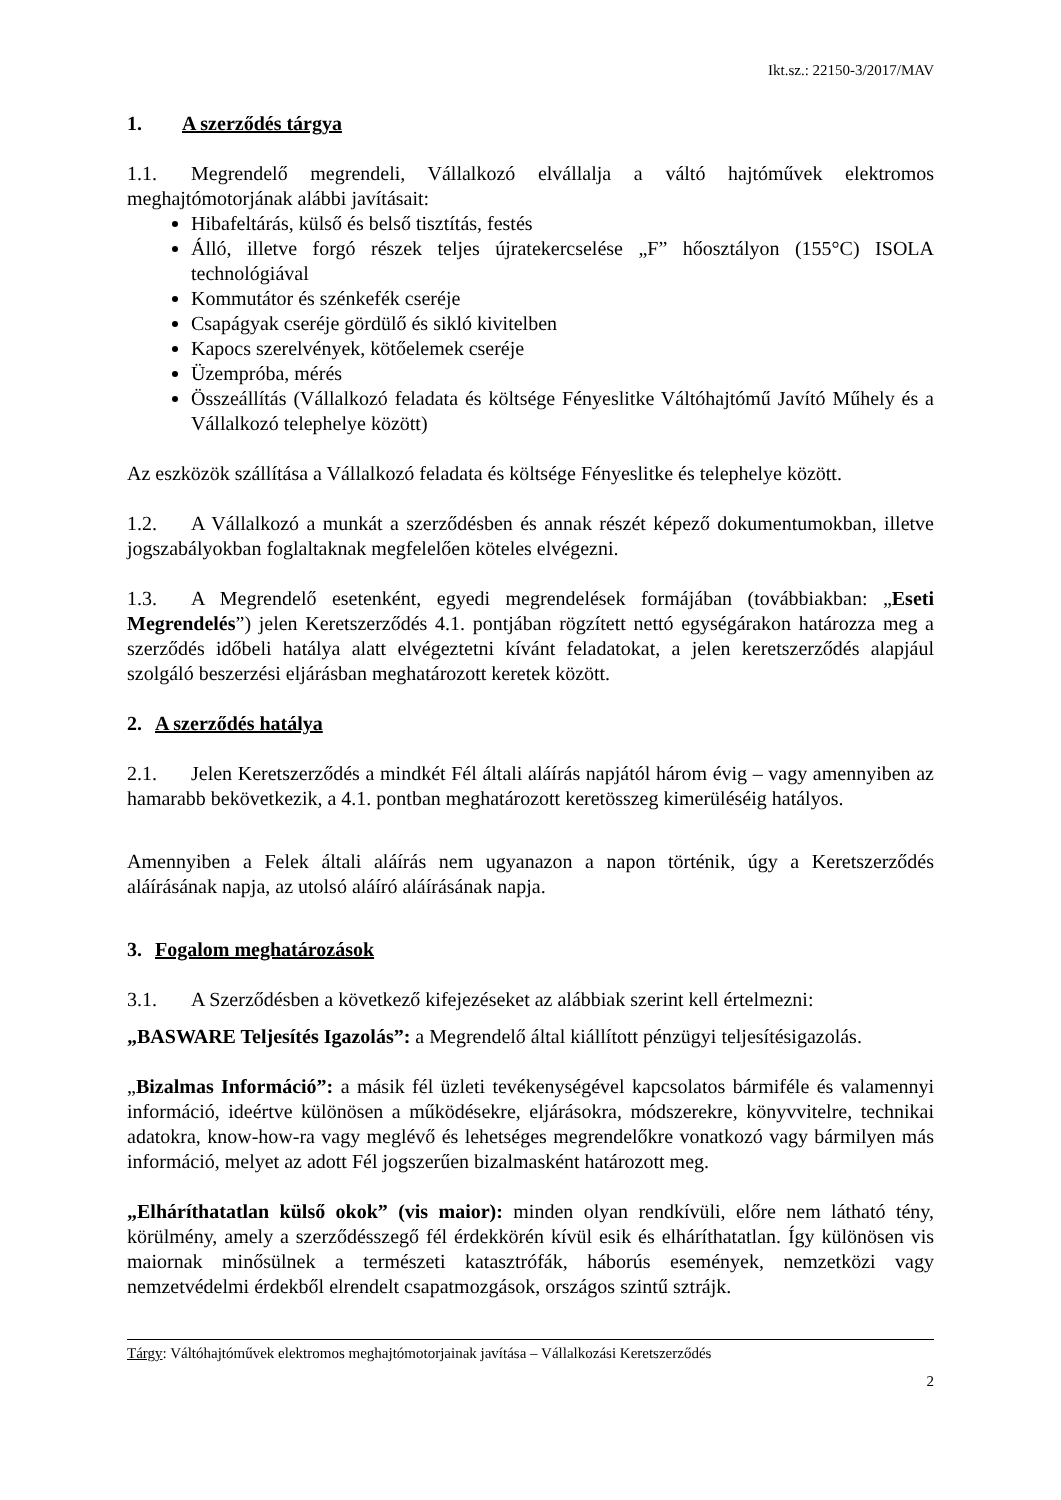Ikt.sz.: 22150-3/2017/MAV
1. A szerződés tárgya
1.1. Megrendelő megrendeli, Vállalkozó elvállalja a váltó hajtóművek elektromos meghajtómotorjának alábbi javításait:
Hibafeltárás, külső és belső tisztítás, festés
Álló, illetve forgó részek teljes újratekercselése „F” hőosztályon (155°C) ISOLA technológiával
Kommutátor és szénkefék cseréje
Csapágyak cseréje gördülő és sikló kivitelben
Kapocs szerelvények, kötőelemek cseréje
Üzempróba, mérés
Összeállítás (Vállalkozó feladata és költsége Fényeslitke Váltóhajtómű Javító Műhely és a Vállalkozó telephelye között)
Az eszközök szállítása a Vállalkozó feladata és költsége Fényeslitke és telephelye között.
1.2. A Vállalkozó a munkát a szerződésben és annak részét képező dokumentumokban, illetve jogszabályokban foglaltaknak megfelelően köteles elvégezni.
1.3. A Megrendelő esetenként, egyedi megrendelések formájában (továbbiakban: „Eseti Megrendelés”) jelen Keretszerződés 4.1. pontjában rögzített nettó egységárakon határozza meg a szerződés időbeli hatálya alatt elvégeztetni kívánt feladatokat, a jelen keretszerződés alapjául szolgáló beszerzési eljárásban meghatározott keretek között.
2. A szerződés hatálya
2.1. Jelen Keretszerződés a mindkét Fél általi aláírás napjától három évig – vagy amennyiben az hamarabb bekövetkezik, a 4.1. pontban meghatározott keretösszeg kimerüléséig hatályos.
Amennyiben a Felek általi aláírás nem ugyanazon a napon történik, úgy a Keretszerződés aláírásának napja, az utolsó aláíró aláírásának napja.
3. Fogalom meghatározások
3.1. A Szerződésben a következő kifejezéseket az alábbiak szerint kell értelmezni:
„BASWARE Teljesítés Igazolás”: a Megrendelő által kiállított pénzügyi teljesítésigazolás.
„Bizalmas Információ”: a másik fél üzleti tevékenységével kapcsolatos bármiféle és valamennyi információ, ideértve különösen a működésekre, eljárásokra, módszerekre, könyvvitelre, technikai adatokra, know-how-ra vagy meglévő és lehetséges megrendelőkre vonatkozó vagy bármilyen más információ, melyet az adott Fél jogszerűen bizalmasként határozott meg.
„Elháríthatatlan külső okok” (vis maior): minden olyan rendkívüli, előre nem látható tény, körülmény, amely a szerződésszegő fél érdekkörén kívül esik és elháríthatatlan. Így különösen vis maiornak minősülnek a természeti katasztrófák, háborús események, nemzetközi vagy nemzetvédelmi érdekből elrendelt csapatmozgások, országos szintű sztrájk.
Tárgy: Váltóhajtóművek elektromos meghajtómotorjainak javítása – Vállalkozási Keretszerződés
2